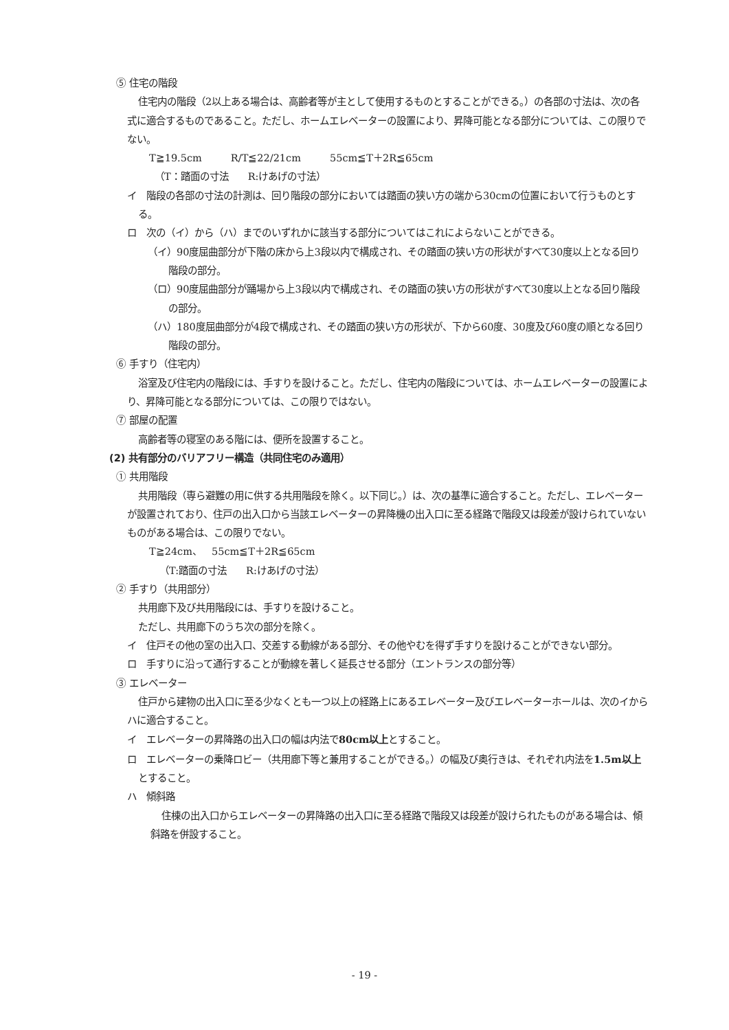⑤ 住宅の階段
住宅内の階段（2以上ある場合は、高齢者等が主として使用するものとすることができる。）の各部の寸法は、次の各式に適合するものであること。ただし、ホームエレベーターの設置により、昇降可能となる部分については、この限りでない。
T≧19.5cm　　　R/T≦22/21cm　　　55cm≦T＋2R≦65cm
（T：踏面の寸法　　R:けあげの寸法）
イ　階段の各部の寸法の計測は、回り階段の部分においては踏面の狭い方の端から30cmの位置において行うものとする。
ロ　次の（イ）から（ハ）までのいずれかに該当する部分についてはこれによらないことができる。
（イ）90度屈曲部分が下階の床から上3段以内で構成され、その踏面の狭い方の形状がすべて30度以上となる回り階段の部分。
（ロ）90度屈曲部分が踊場から上3段以内で構成され、その踏面の狭い方の形状がすべて30度以上となる回り階段の部分。
（ハ）180度屈曲部分が4段で構成され、その踏面の狭い方の形状が、下から60度、30度及び60度の順となる回り階段の部分。
⑥ 手すり（住宅内）
浴室及び住宅内の階段には、手すりを設けること。ただし、住宅内の階段については、ホームエレベーターの設置により、昇降可能となる部分については、この限りではない。
⑦ 部屋の配置
高齢者等の寝室のある階には、便所を設置すること。
(2) 共有部分のバリアフリー構造（共同住宅のみ適用）
① 共用階段
共用階段（専ら避難の用に供する共用階段を除く。以下同じ。）は、次の基準に適合すること。ただし、エレベーターが設置されており、住戸の出入口から当該エレベーターの昇降機の出入口に至る経路で階段又は段差が設けられていないものがある場合は、この限りでない。
T≧24cm、　55cm≦T＋2R≦65cm
　（T:踏面の寸法　　R:けあげの寸法）
② 手すり（共用部分）
共用廊下及び共用階段には、手すりを設けること。
ただし、共用廊下のうち次の部分を除く。
イ　住戸その他の室の出入口、交差する動線がある部分、その他やむを得ず手すりを設けることができない部分。
ロ　手すりに沿って通行することが動線を著しく延長させる部分（エントランスの部分等）
③ エレベーター
住戸から建物の出入口に至る少なくとも一つ以上の経路上にあるエレベーター及びエレベーターホールは、次のイからハに適合すること。
イ　エレベーターの昇降路の出入口の幅は内法で80cm以上とすること。
ロ　エレベーターの乗降ロビー（共用廊下等と兼用することができる。）の幅及び奥行きは、それぞれ内法を1.5m以上とすること。
ハ　傾斜路
住棟の出入口からエレベーターの昇降路の出入口に至る経路で階段又は段差が設けられたものがある場合は、傾斜路を併設すること。
- 19 -